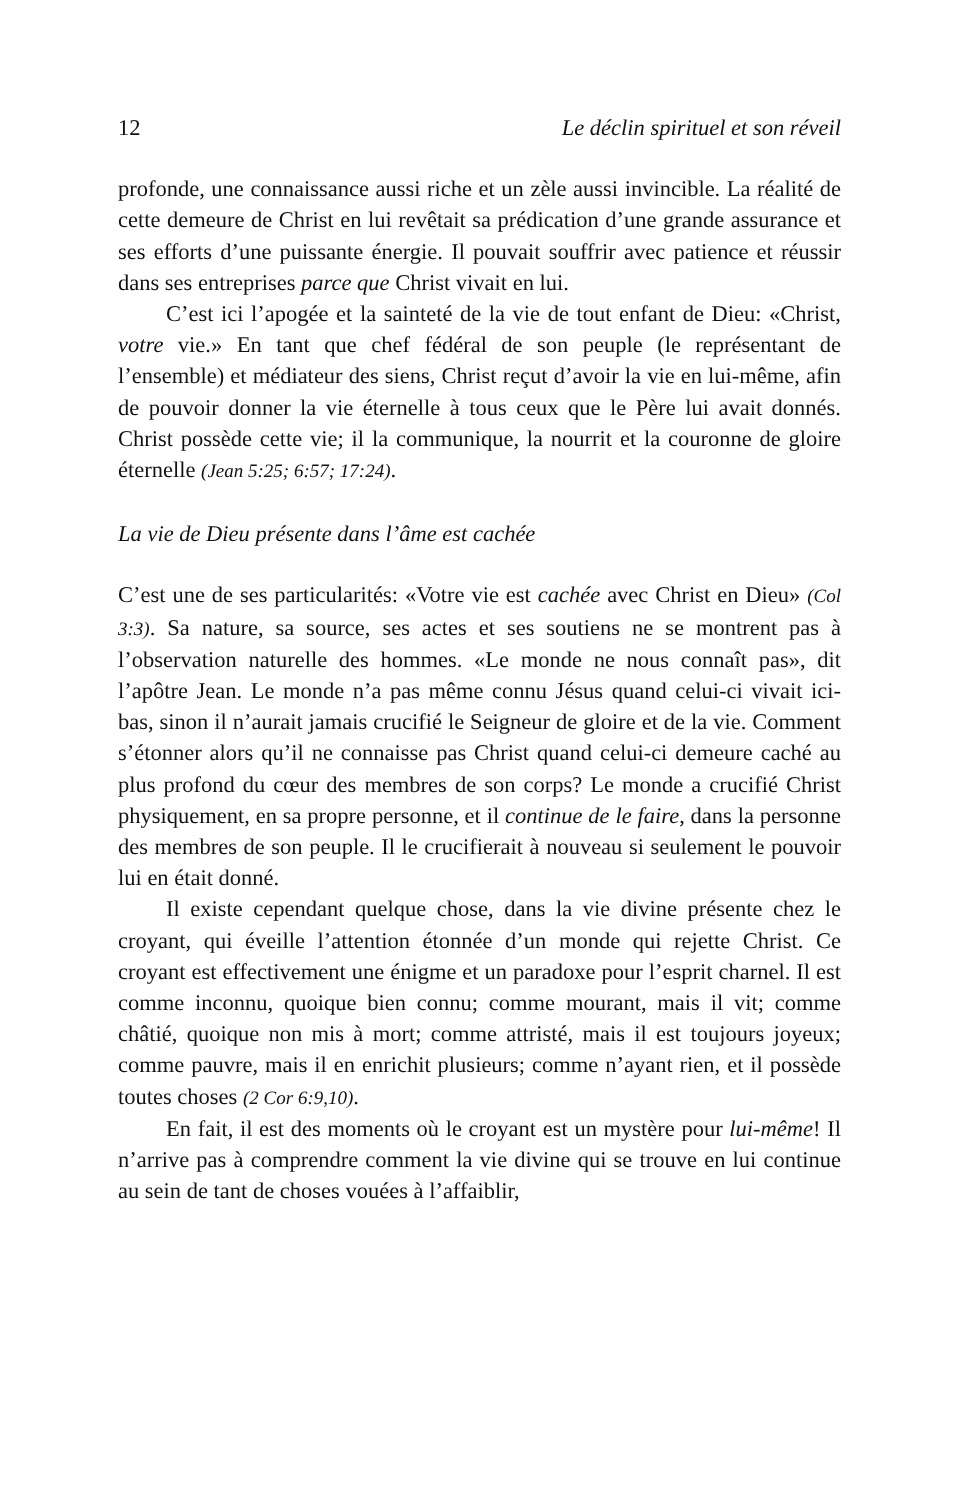12 Le déclin spirituel et son réveil
profonde, une connaissance aussi riche et un zèle aussi invincible. La réalité de cette demeure de Christ en lui revêtait sa prédication d’une grande assurance et ses efforts d’une puissante énergie. Il pouvait souffrir avec patience et réussir dans ses entreprises parce que Christ vivait en lui.
C’est ici l’apogée et la sainteté de la vie de tout enfant de Dieu: «Christ, votre vie.» En tant que chef fédéral de son peuple (le représentant de l’ensemble) et médiateur des siens, Christ reçut d’avoir la vie en lui-même, afin de pouvoir donner la vie éternelle à tous ceux que le Père lui avait donnés. Christ possède cette vie; il la communique, la nourrit et la couronne de gloire éternelle (Jean 5:25; 6:57; 17:24).
La vie de Dieu présente dans l’âme est cachée
C’est une de ses particularités: «Votre vie est cachée avec Christ en Dieu» (Col 3:3). Sa nature, sa source, ses actes et ses soutiens ne se montrent pas à l’observation naturelle des hommes. «Le monde ne nous connaît pas», dit l’apôtre Jean. Le monde n’a pas même connu Jésus quand celui-ci vivait ici-bas, sinon il n’aurait jamais crucifié le Seigneur de gloire et de la vie. Comment s’étonner alors qu’il ne connaisse pas Christ quand celui-ci demeure caché au plus profond du cœur des membres de son corps? Le monde a crucifié Christ physiquement, en sa propre personne, et il continue de le faire, dans la personne des membres de son peuple. Il le crucifierait à nouveau si seulement le pouvoir lui en était donné.
Il existe cependant quelque chose, dans la vie divine présente chez le croyant, qui éveille l’attention étonnée d’un monde qui rejette Christ. Ce croyant est effectivement une énigme et un paradoxe pour l’esprit charnel. Il est comme inconnu, quoique bien connu; comme mourant, mais il vit; comme châtié, quoique non mis à mort; comme attristé, mais il est toujours joyeux; comme pauvre, mais il en enrichit plusieurs; comme n’ayant rien, et il possède toutes choses (2 Cor 6:9,10).
En fait, il est des moments où le croyant est un mystère pour lui-même! Il n’arrive pas à comprendre comment la vie divine qui se trouve en lui continue au sein de tant de choses vouées à l’affaiblir,